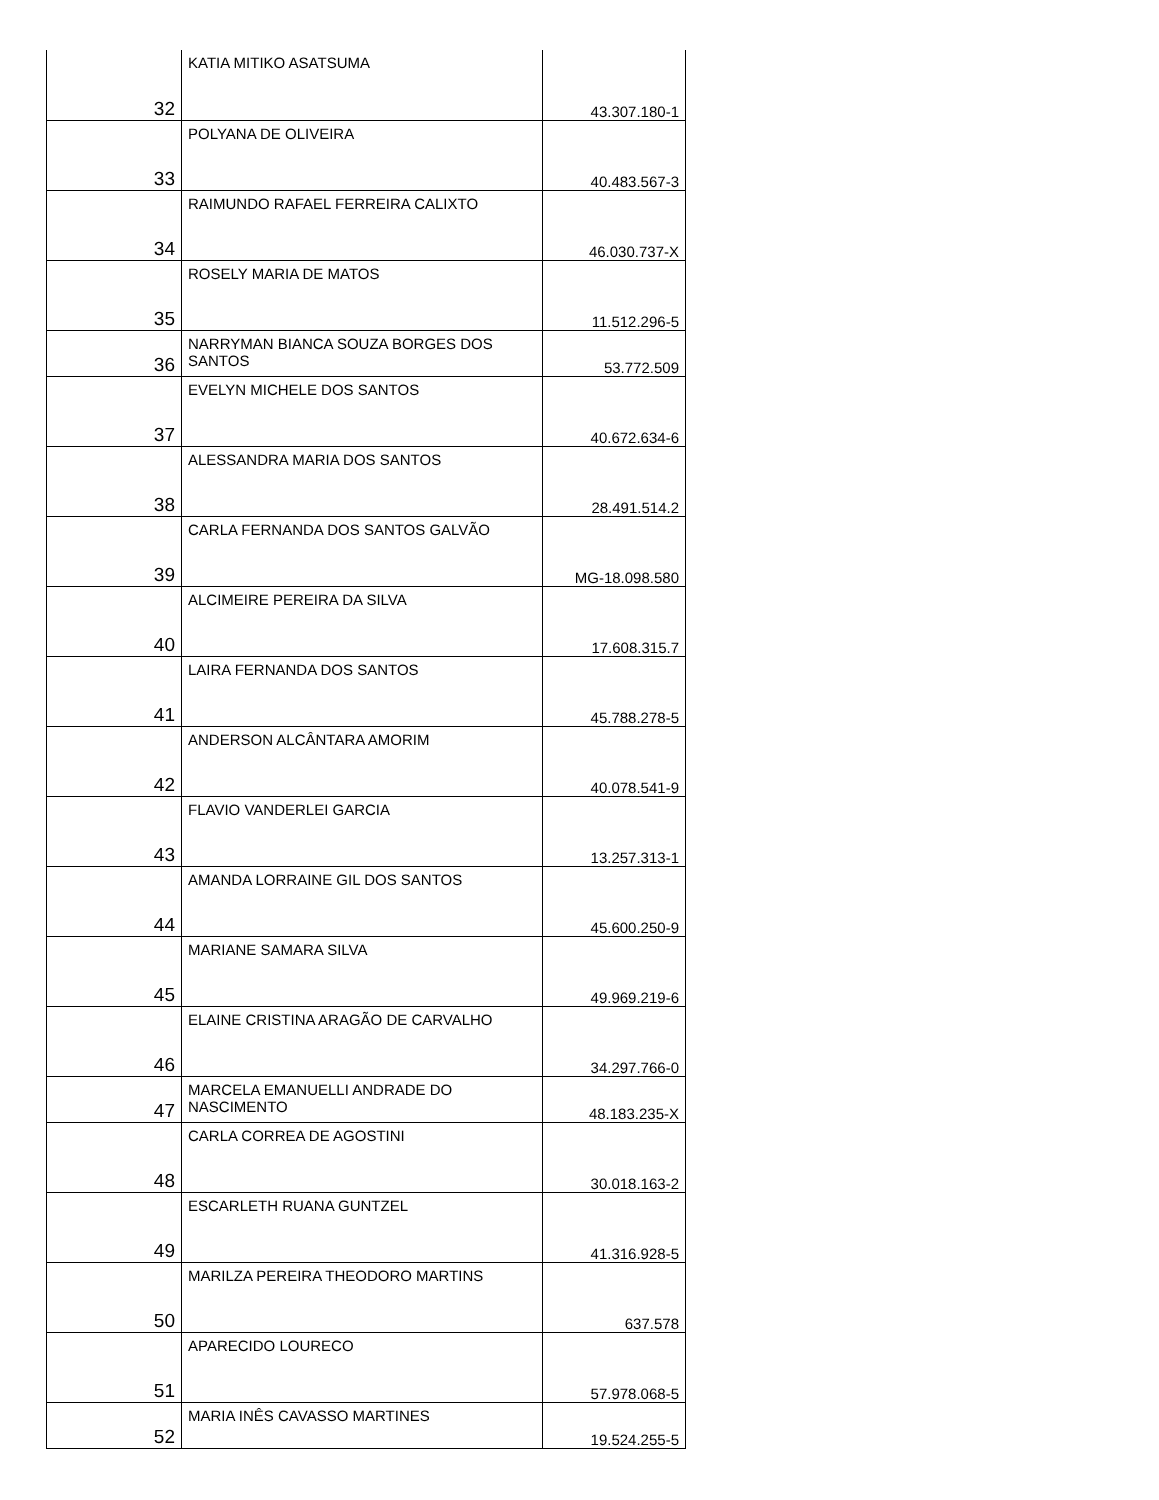| 32 | KATIA MITIKO ASATSUMA | 43.307.180-1 |
| 33 | POLYANA DE OLIVEIRA | 40.483.567-3 |
| 34 | RAIMUNDO RAFAEL FERREIRA CALIXTO | 46.030.737-X |
| 35 | ROSELY MARIA DE MATOS | 11.512.296-5 |
| 36 | NARRYMAN BIANCA SOUZA BORGES DOS SANTOS | 53.772.509 |
| 37 | EVELYN MICHELE DOS SANTOS | 40.672.634-6 |
| 38 | ALESSANDRA MARIA DOS SANTOS | 28.491.514.2 |
| 39 | CARLA FERNANDA DOS SANTOS GALVÃO | MG-18.098.580 |
| 40 | ALCIMEIRE PEREIRA DA SILVA | 17.608.315.7 |
| 41 | LAIRA FERNANDA DOS SANTOS | 45.788.278-5 |
| 42 | ANDERSON ALCÂNTARA AMORIM | 40.078.541-9 |
| 43 | FLAVIO VANDERLEI GARCIA | 13.257.313-1 |
| 44 | AMANDA LORRAINE GIL DOS SANTOS | 45.600.250-9 |
| 45 | MARIANE SAMARA SILVA | 49.969.219-6 |
| 46 | ELAINE CRISTINA ARAGÃO DE CARVALHO | 34.297.766-0 |
| 47 | MARCELA EMANUELLI ANDRADE DO NASCIMENTO | 48.183.235-X |
| 48 | CARLA CORREA DE AGOSTINI | 30.018.163-2 |
| 49 | ESCARLETH RUANA GUNTZEL | 41.316.928-5 |
| 50 | MARILZA PEREIRA THEODORO MARTINS | 637.578 |
| 51 | APARECIDO LOURECO | 57.978.068-5 |
| 52 | MARIA INÊS CAVASSO MARTINES | 19.524.255-5 |